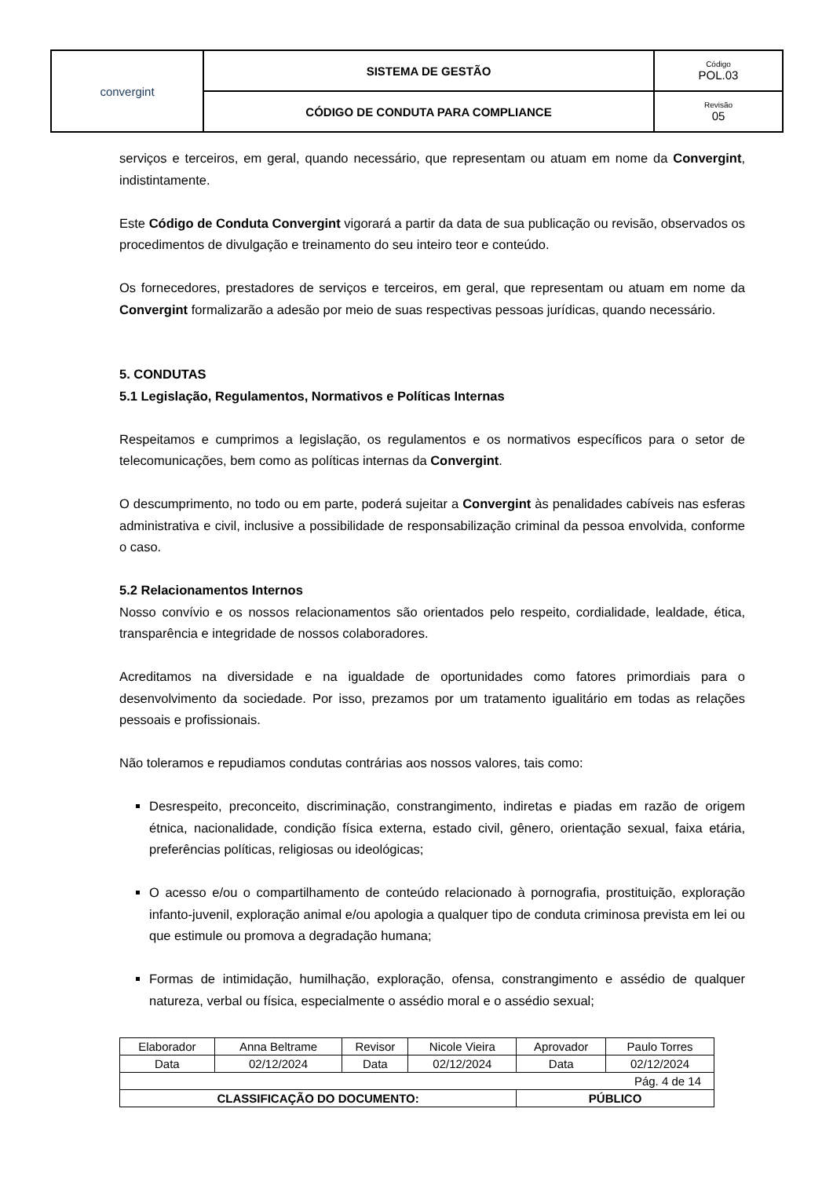| convergint | SISTEMA DE GESTÃO | Código POL.03 |
| | CÓDIGO DE CONDUTA PARA COMPLIANCE | Revisão 05 |
serviços e terceiros, em geral, quando necessário, que representam ou atuam em nome da Convergint, indistintamente.
Este Código de Conduta Convergint vigorará a partir da data de sua publicação ou revisão, observados os procedimentos de divulgação e treinamento do seu inteiro teor e conteúdo.
Os fornecedores, prestadores de serviços e terceiros, em geral, que representam ou atuam em nome da Convergint formalizarão a adesão por meio de suas respectivas pessoas jurídicas, quando necessário.
5. CONDUTAS
5.1 Legislação, Regulamentos, Normativos e Políticas Internas
Respeitamos e cumprimos a legislação, os regulamentos e os normativos específicos para o setor de telecomunicações, bem como as políticas internas da Convergint.
O descumprimento, no todo ou em parte, poderá sujeitar a Convergint às penalidades cabíveis nas esferas administrativa e civil, inclusive a possibilidade de responsabilização criminal da pessoa envolvida, conforme o caso.
5.2 Relacionamentos Internos
Nosso convívio e os nossos relacionamentos são orientados pelo respeito, cordialidade, lealdade, ética, transparência e integridade de nossos colaboradores.
Acreditamos na diversidade e na igualdade de oportunidades como fatores primordiais para o desenvolvimento da sociedade. Por isso, prezamos por um tratamento igualitário em todas as relações pessoais e profissionais.
Não toleramos e repudiamos condutas contrárias aos nossos valores, tais como:
Desrespeito, preconceito, discriminação, constrangimento, indiretas e piadas em razão de origem étnica, nacionalidade, condição física externa, estado civil, gênero, orientação sexual, faixa etária, preferências políticas, religiosas ou ideológicas;
O acesso e/ou o compartilhamento de conteúdo relacionado à pornografia, prostituição, exploração infanto-juvenil, exploração animal e/ou apologia a qualquer tipo de conduta criminosa prevista em lei ou que estimule ou promova a degradação humana;
Formas de intimidação, humilhação, exploração, ofensa, constrangimento e assédio de qualquer natureza, verbal ou física, especialmente o assédio moral e o assédio sexual;
| Elaborador | Anna Beltrame | Revisor | Nicole Vieira | Aprovador | Paulo Torres |
| Data | 02/12/2024 | Data | 02/12/2024 | Data | 02/12/2024 |
| Pág. 4 de 14 | | | | | |
| CLASSIFICAÇÃO DO DOCUMENTO: | | | | PÚBLICO | |